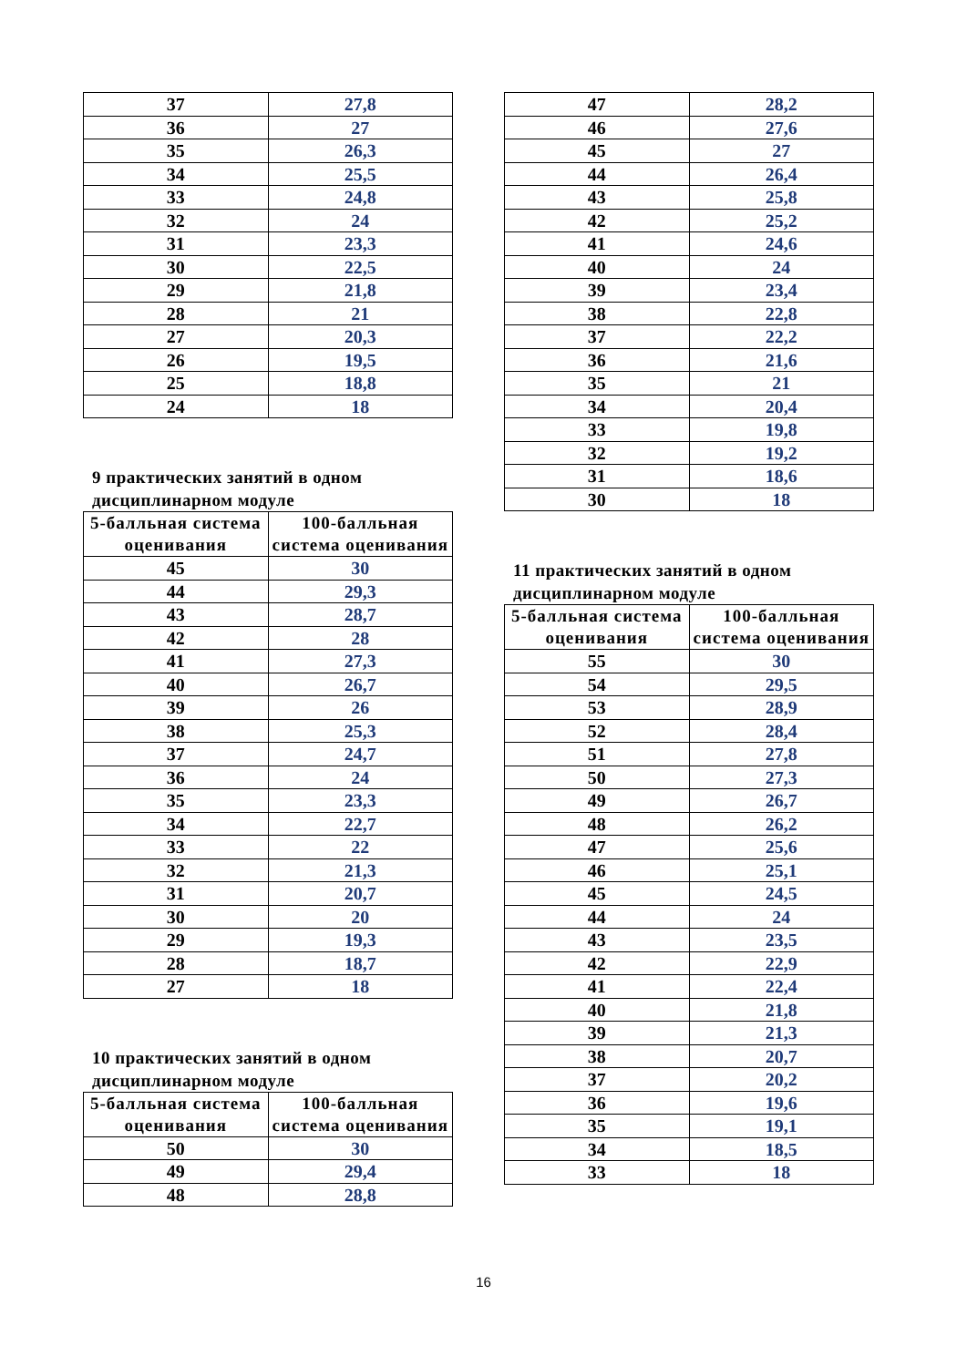| 37 | 27,8 |
| 36 | 27 |
| 35 | 26,3 |
| 34 | 25,5 |
| 33 | 24,8 |
| 32 | 24 |
| 31 | 23,3 |
| 30 | 22,5 |
| 29 | 21,8 |
| 28 | 21 |
| 27 | 20,3 |
| 26 | 19,5 |
| 25 | 18,8 |
| 24 | 18 |
9 практических занятий в одном дисциплинарном модуле
| 5-балльная система оценивания | 100-балльная система оценивания |
| --- | --- |
| 45 | 30 |
| 44 | 29,3 |
| 43 | 28,7 |
| 42 | 28 |
| 41 | 27,3 |
| 40 | 26,7 |
| 39 | 26 |
| 38 | 25,3 |
| 37 | 24,7 |
| 36 | 24 |
| 35 | 23,3 |
| 34 | 22,7 |
| 33 | 22 |
| 32 | 21,3 |
| 31 | 20,7 |
| 30 | 20 |
| 29 | 19,3 |
| 28 | 18,7 |
| 27 | 18 |
10 практических занятий в одном дисциплинарном модуле
| 5-балльная система оценивания | 100-балльная система оценивания |
| --- | --- |
| 50 | 30 |
| 49 | 29,4 |
| 48 | 28,8 |
| 47 | 28,2 |
| 46 | 27,6 |
| 45 | 27 |
| 44 | 26,4 |
| 43 | 25,8 |
| 42 | 25,2 |
| 41 | 24,6 |
| 40 | 24 |
| 39 | 23,4 |
| 38 | 22,8 |
| 37 | 22,2 |
| 36 | 21,6 |
| 35 | 21 |
| 34 | 20,4 |
| 33 | 19,8 |
| 32 | 19,2 |
| 31 | 18,6 |
| 30 | 18 |
11 практических занятий в одном дисциплинарном модуле
| 5-балльная система оценивания | 100-балльная система оценивания |
| --- | --- |
| 55 | 30 |
| 54 | 29,5 |
| 53 | 28,9 |
| 52 | 28,4 |
| 51 | 27,8 |
| 50 | 27,3 |
| 49 | 26,7 |
| 48 | 26,2 |
| 47 | 25,6 |
| 46 | 25,1 |
| 45 | 24,5 |
| 44 | 24 |
| 43 | 23,5 |
| 42 | 22,9 |
| 41 | 22,4 |
| 40 | 21,8 |
| 39 | 21,3 |
| 38 | 20,7 |
| 37 | 20,2 |
| 36 | 19,6 |
| 35 | 19,1 |
| 34 | 18,5 |
| 33 | 18 |
16